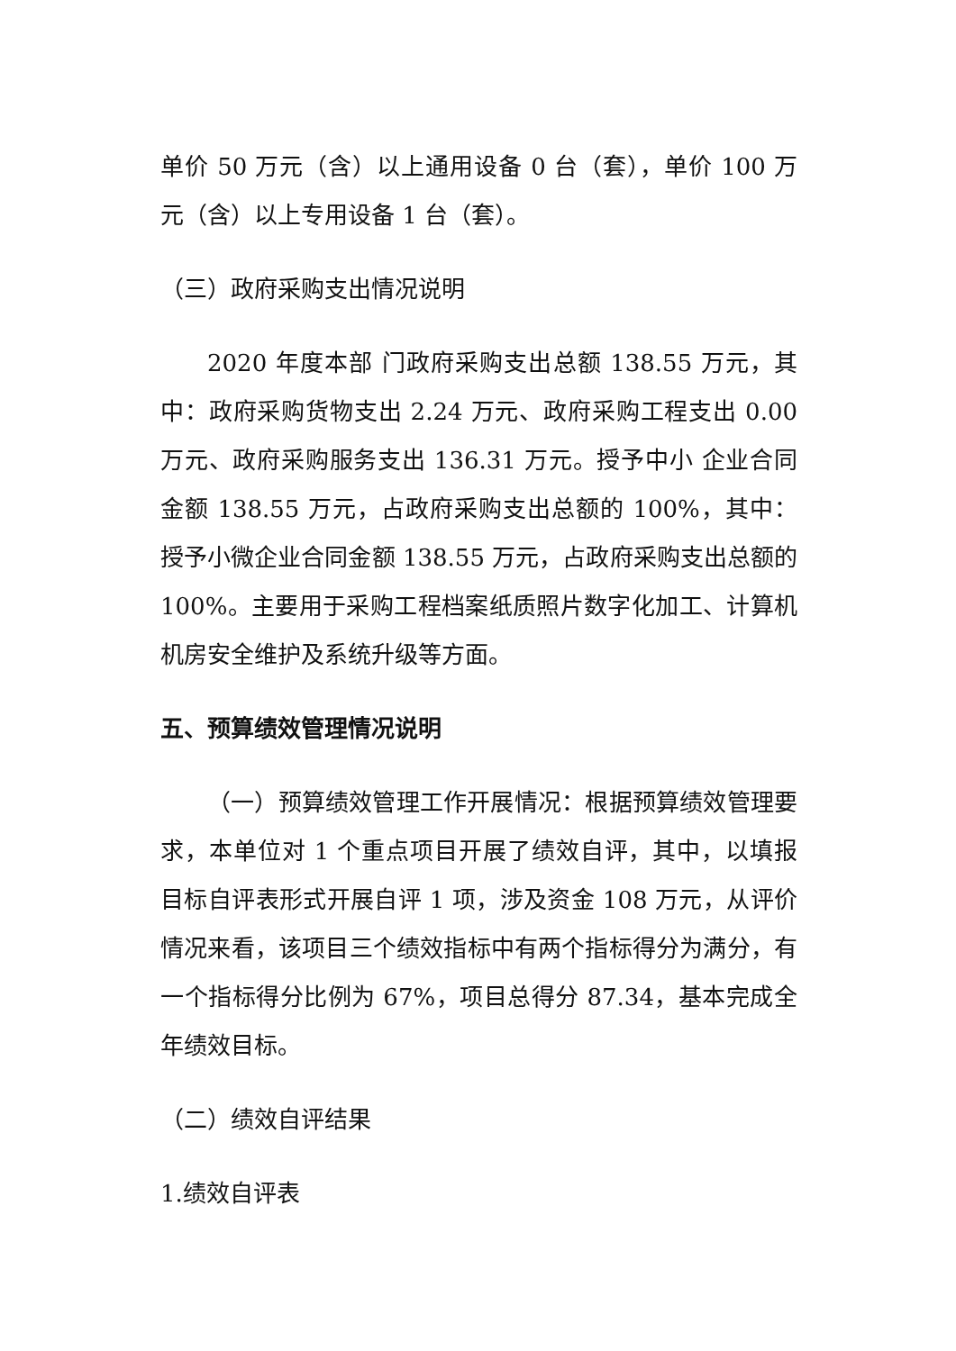单价 50 万元（含）以上通用设备 0 台（套），单价 100 万元（含）以上专用设备 1 台（套）。
（三）政府采购支出情况说明
2020 年度本部 门政府采购支出总额 138.55 万元，其中：政府采购货物支出 2.24 万元、政府采购工程支出 0.00 万元、政府采购服务支出 136.31 万元。授予中小 企业合同金额 138.55 万元，占政府采购支出总额的 100%，其中：授予小微企业合同金额 138.55 万元，占政府采购支出总额的 100%。主要用于采购工程档案纸质照片数字化加工、计算机机房安全维护及系统升级等方面。
五、预算绩效管理情况说明
（一）预算绩效管理工作开展情况：根据预算绩效管理要求，本单位对 1 个重点项目开展了绩效自评，其中，以填报目标自评表形式开展自评 1 项，涉及资金 108 万元，从评价情况来看，该项目三个绩效指标中有两个指标得分为满分，有一个指标得分比例为 67%，项目总得分 87.34，基本完成全年绩效目标。
（二）绩效自评结果
1.绩效自评表